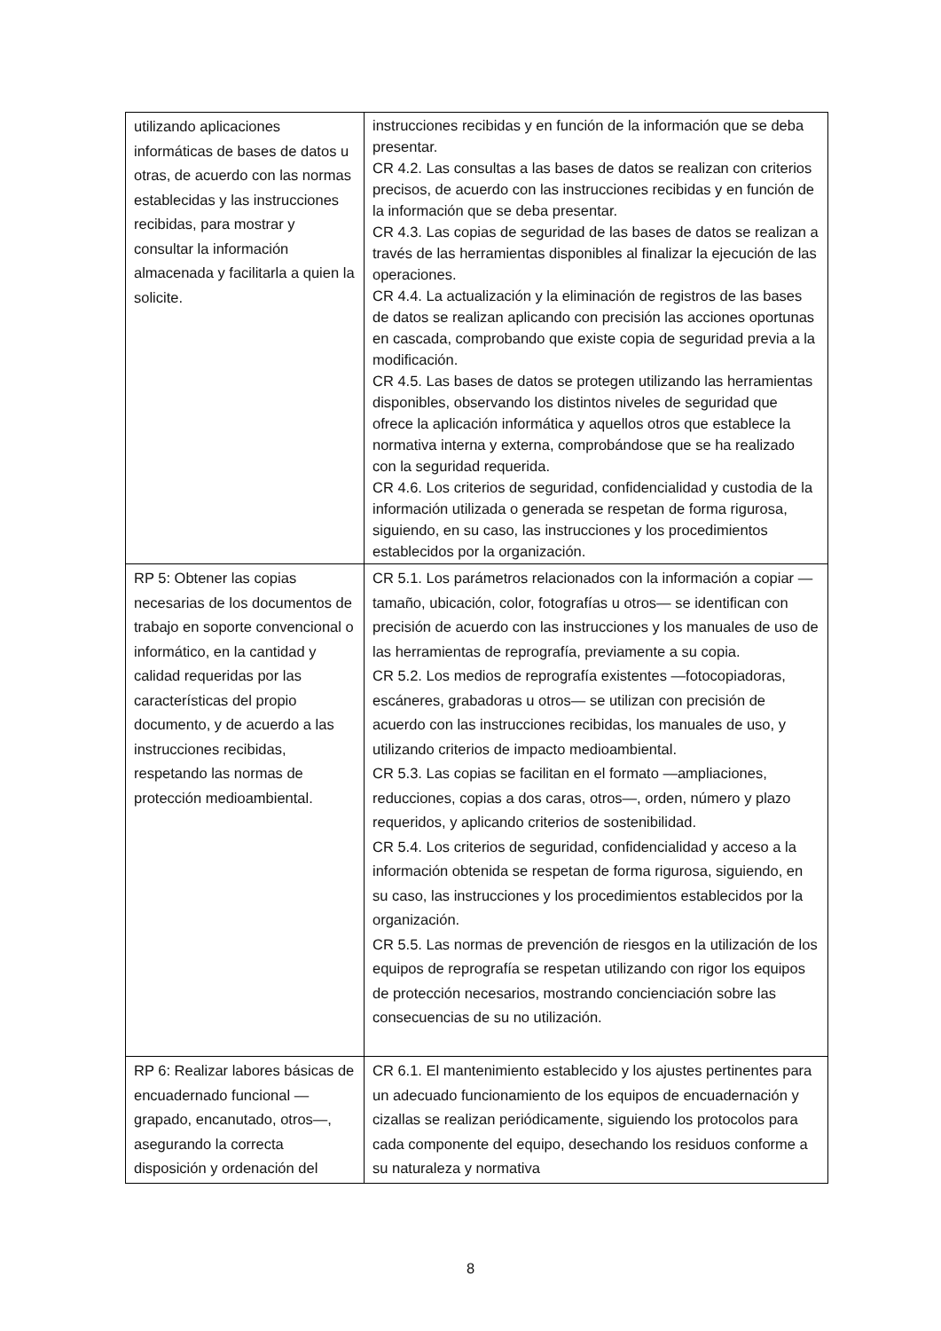| utilizando aplicaciones informáticas de bases de datos u otras, de acuerdo con las normas establecidas y las instrucciones recibidas, para mostrar y consultar la información almacenada y facilitarla a quien la solicite. | instrucciones recibidas y en función de la información que se deba presentar. CR 4.2. Las consultas a las bases de datos se realizan con criterios precisos, de acuerdo con las instrucciones recibidas y en función de la información que se deba presentar. CR 4.3. Las copias de seguridad de las bases de datos se realizan a través de las herramientas disponibles al finalizar la ejecución de las operaciones. CR 4.4. La actualización y la eliminación de registros de las bases de datos se realizan aplicando con precisión las acciones oportunas en cascada, comprobando que existe copia de seguridad previa a la modificación. CR 4.5. Las bases de datos se protegen utilizando las herramientas disponibles, observando los distintos niveles de seguridad que ofrece la aplicación informática y aquellos otros que establece la normativa interna y externa, comprobándose que se ha realizado con la seguridad requerida. CR 4.6. Los criterios de seguridad, confidencialidad y custodia de la información utilizada o generada se respetan de forma rigurosa, siguiendo, en su caso, las instrucciones y los procedimientos establecidos por la organización. |
| RP 5: Obtener las copias necesarias de los documentos de trabajo en soporte convencional o informático, en la cantidad y calidad requeridas por las características del propio documento, y de acuerdo a las instrucciones recibidas, respetando las normas de protección medioambiental. | CR 5.1. Los parámetros relacionados con la información a copiar —tamaño, ubicación, color, fotografías u otros— se identifican con precisión de acuerdo con las instrucciones y los manuales de uso de las herramientas de reprografía, previamente a su copia. CR 5.2. Los medios de reprografía existentes —fotocopiadoras, escáneres, grabadoras u otros— se utilizan con precisión de acuerdo con las instrucciones recibidas, los manuales de uso, y utilizando criterios de impacto medioambiental. CR 5.3. Las copias se facilitan en el formato —ampliaciones, reducciones, copias a dos caras, otros—, orden, número y plazo requeridos, y aplicando criterios de sostenibilidad. CR 5.4. Los criterios de seguridad, confidencialidad y acceso a la información obtenida se respetan de forma rigurosa, siguiendo, en su caso, las instrucciones y los procedimientos establecidos por la organización. CR 5.5. Las normas de prevención de riesgos en la utilización de los equipos de reprografía se respetan utilizando con rigor los equipos de protección necesarios, mostrando concienciación sobre las consecuencias de su no utilización. |
| RP 6: Realizar labores básicas de encuadernado funcional —grapado, encanutado, otros—, asegurando la correcta disposición y ordenación del | CR 6.1. El mantenimiento establecido y los ajustes pertinentes para un adecuado funcionamiento de los equipos de encuadernación y cizallas se realizan periódicamente, siguiendo los protocolos para cada componente del equipo, desechando los residuos conforme a su naturaleza y normativa |
8